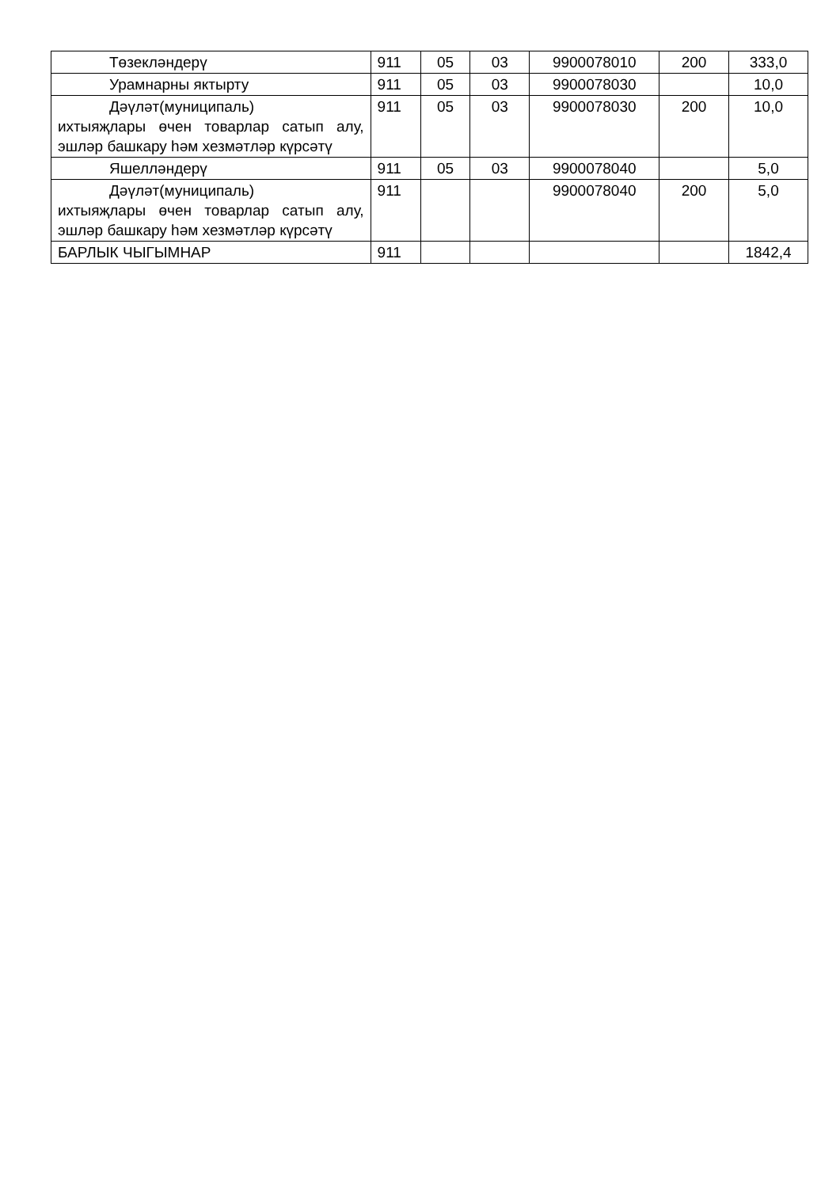| Төзекләндерү | 911 | 05 | 03 | 9900078010 | 200 | 333,0 |
| Урамнарны яктырту | 911 | 05 | 03 | 9900078030 | | 10,0 |
| Дәүләт(муниципаль) ихтыяҗлары өчен товарлар сатып алу, эшләр башкару һәм хезмәтләр күрсәтү | 911 | 05 | 03 | 9900078030 | 200 | 10,0 |
| Яшелләндерү | 911 | 05 | 03 | 9900078040 | | 5,0 |
| Дәүләт(муниципаль) ихтыяҗлары өчен товарлар сатып алу, эшләр башкару һәм хезмәтләр күрсәтү | 911 | | | 9900078040 | 200 | 5,0 |
| БАРЛЫК ЧЫГЫМНАР | 911 | | | | | 1842,4 |